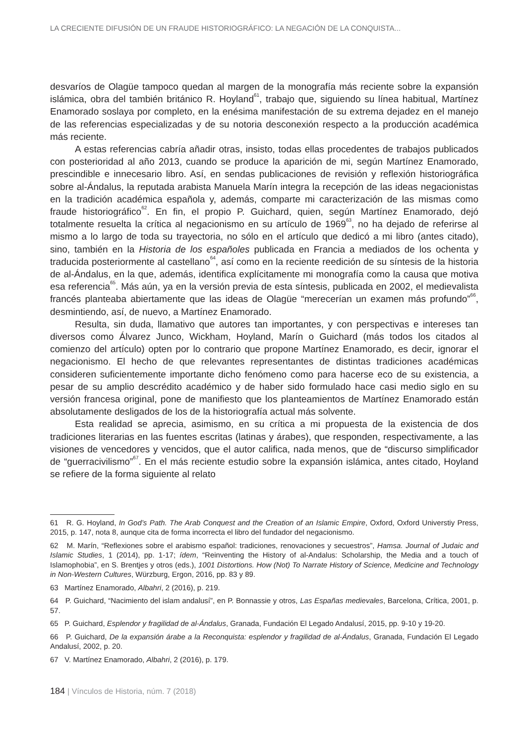LA CRECIENTE DIFUSIÓN DE UN FRAUDE HISTORIOGRÁFICO: LA NEGACIÓN DE LA CONQUISTA...
desvaríos de Olagüe tampoco quedan al margen de la monografía más reciente sobre la expansión islámica, obra del también británico R. Hoyland<sup>61</sup>, trabajo que, siguiendo su línea habitual, Martínez Enamorado soslaya por completo, en la enésima manifestación de su extrema dejadez en el manejo de las referencias especializadas y de su notoria desconexión respecto a la producción académica más reciente.
A estas referencias cabría añadir otras, insisto, todas ellas procedentes de trabajos publicados con posterioridad al año 2013, cuando se produce la aparición de mi, según Martínez Enamorado, prescindible e innecesario libro. Así, en sendas publicaciones de revisión y reflexión historiográfica sobre al-Ándalus, la reputada arabista Manuela Marín integra la recepción de las ideas negacionistas en la tradición académica española y, además, comparte mi caracterización de las mismas como fraude historiográfico<sup>62</sup>. En fin, el propio P. Guichard, quien, según Martínez Enamorado, dejó totalmente resuelta la crítica al negacionismo en su artículo de 1969<sup>63</sup>, no ha dejado de referirse al mismo a lo largo de toda su trayectoria, no sólo en el artículo que dedicó a mi libro (antes citado), sino, también en la Historia de los españoles publicada en Francia a mediados de los ochenta y traducida posteriormente al castellano<sup>64</sup>, así como en la reciente reedición de su síntesis de la historia de al-Ándalus, en la que, además, identifica explícitamente mi monografía como la causa que motiva esa referencia<sup>65</sup>. Más aún, ya en la versión previa de esta síntesis, publicada en 2002, el medievalista francés planteaba abiertamente que las ideas de Olagüe “merecerían un examen más profundo”<sup>66</sup>, desmintiendo, así, de nuevo, a Martínez Enamorado.
Resulta, sin duda, llamativo que autores tan importantes, y con perspectivas e intereses tan diversos como Álvarez Junco, Wickham, Hoyland, Marín o Guichard (más todos los citados al comienzo del artículo) opten por lo contrario que propone Martínez Enamorado, es decir, ignorar el negacionismo. El hecho de que relevantes representantes de distintas tradiciones académicas consideren suficientemente importante dicho fenómeno como para hacerse eco de su existencia, a pesar de su amplio descrédito académico y de haber sido formulado hace casi medio siglo en su versión francesa original, pone de manifiesto que los planteamientos de Martínez Enamorado están absolutamente desligados de los de la historiografía actual más solvente.
Esta realidad se aprecia, asimismo, en su crítica a mi propuesta de la existencia de dos tradiciones literarias en las fuentes escritas (latinas y árabes), que responden, respectivamente, a las visiones de vencedores y vencidos, que el autor califica, nada menos, que de “discurso simplificador de “guerracivilismo”<sup>67</sup>. En el más reciente estudio sobre la expansión islámica, antes citado, Hoyland se refiere de la forma siguiente al relato
61 R. G. Hoyland, In God’s Path. The Arab Conquest and the Creation of an Islamic Empire, Oxford, Oxford Universtiy Press, 2015, p. 147, nota 8, aunque cita de forma incorrecta el libro del fundador del negacionismo.
62 M. Marín, “Reflexiones sobre el arabismo español: tradiciones, renovaciones y secuestros”, Hamsa. Journal of Judaic and Islamic Studies, 1 (2014), pp. 1-17; ídem, “Reinventing the History of al-Andalus: Scholarship, the Media and a touch of Islamophobia”, en S. Brentjes y otros (eds.), 1001 Distortions. How (Not) To Narrate History of Science, Medicine and Technology in Non-Western Cultures, Würzburg, Ergon, 2016, pp. 83 y 89.
63 Martínez Enamorado, Albahri, 2 (2016), p. 219.
64 P. Guichard, “Nacimiento del islam andalusí”, en P. Bonnassie y otros, Las Españas medievales, Barcelona, Crítica, 2001, p. 57.
65 P. Guichard, Esplendor y fragilidad de al-Ándalus, Granada, Fundación El Legado Andalusí, 2015, pp. 9-10 y 19-20.
66 P. Guichard, De la expansión árabe a la Reconquista: esplendor y fragilidad de al-Ándalus, Granada, Fundación El Legado Andalusí, 2002, p. 20.
67 V. Martínez Enamorado, Albahri, 2 (2016), p. 179.
184 | Vínculos de Historia, núm. 7 (2018)